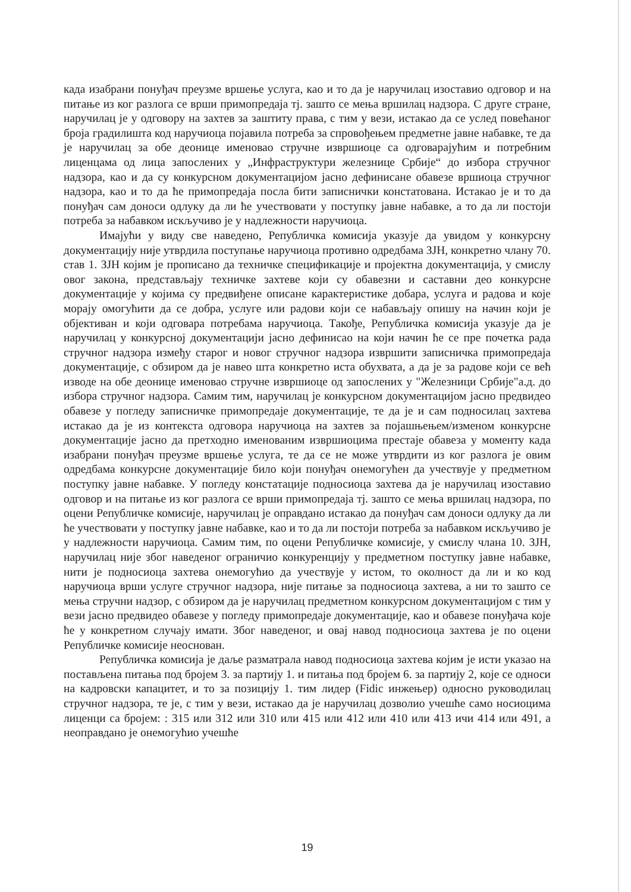када изабрани понуђач преузме вршење услуга, као и то да је наручилац изоставио одговор и на питање из ког разлога се врши примопредаја тј. зашто се мења вршилац надзора. С друге стране, наручилац је у одговору на захтев за заштиту права, с тим у вези, истакао да се услед повећаног броја градилишта код наручиоца појавила потреба за спровођењем предметне јавне набавке, те да је наручилац за обе деонице именовао стручне извршиоце са одговарајућим и потребним лиценцама од лица запослених у „Инфраструктури железнице Србије“ до избора стручног надзора, као и да су конкурсном документацијом јасно дефинисане обавезе вршиоца стручног надзора, као и то да ће примопредаја посла бити записнички констатована. Истакао је и то да понуђач сам доноси одлуку да ли ће учествовати у поступку јавне набавке, а то да ли постоји потреба за набавком искључиво је у надлежности наручиоца.
Имајући у виду све наведено, Републичка комисија указује да увидом у конкурсну документацију није утврдила поступање наручиоца противно одредбама ЗЈН, конкретно члану 70. став 1. ЗЈН којим је прописано да техничке спецификације и пројектна документација, у смислу овог закона, представљају техничке захтеве који су обавезни и саставни део конкурсне документације у којима су предвиђене описане карактеристике добара, услуга и радова и које морају омогућити да се добра, услуге или радови који се набављају опишу на начин који је објективан и који одговара потребама наручиоца. Такође, Републичка комисија указује да је наручилац у конкурсној документацији јасно дефинисао на који начин ће се пре почетка рада стручног надзора између старог и новог стручног надзора извршити записничка примопредаја документације, с обзиром да је навео шта конкретно иста обухвата, а да је за радове који се већ изводе на обе деонице именовао стручне извршиоце од запослених у "Железници Србије"а.д. до избора стручног надзора. Самим тим, наручилац је конкурсном документацијом јасно предвидео обавезе у погледу записничке примопредаје документације, те да је и сам подносилац захтева истакао да је из контекста одговора наручиоца на захтев за појашњењем/изменом конкурсне документације јасно да претходно именованим извршиоцима престаје обавеза у моменту када изабрани понуђач преузме вршење услуга, те да се не може утврдити из ког разлога је овим одредбама конкурсне документације било који понуђач онемогућен да учествује у предметном поступку јавне набавке. У погледу констатације подносиоца захтева да је наручилац изоставио одговор и на питање из ког разлога се врши примопредаја тј. зашто се мења вршилац надзора, по оцени Републичке комисије, наручилац је оправдано истакао да понуђач сам доноси одлуку да ли ће учествовати у поступку јавне набавке, као и то да ли постоји потреба за набавком искључиво је у надлежности наручиоца. Самим тим, по оцени Републичке комисије, у смислу члана 10. ЗЈН, наручилац није због наведеног ограничио конкуренцију у предметном поступку јавне набавке, нити је подносиоца захтева онемогућио да учествује у истом, то околност да ли и ко код наручиоца врши услуге стручног надзора, није питање за подносиоца захтева, а ни то зашто се мења стручни надзор, с обзиром да је наручилац предметном конкурсном документацијом с тим у вези јасно предвидео обавезе у погледу примопредаје документације, као и обавезе понуђача које ће у конкретном случају имати. Због наведеног, и овај навод подносиоца захтева је по оцени Републичке комисије неоснован.
Републичка комисија је даље разматрала навод подносиоца захтева којим је исти указао на постављена питања под бројем 3. за партију 1. и питања под бројем 6. за партију 2, које се односи на кадровски капацитет, и то за позицију 1. тим лидер (Fidic инжењер) односно руководилац стручног надзора, те је, с тим у вези, истакао да је наручилац дозволио учешће само носиоцима лиценци са бројем: : 315 или 312 или 310 или 415 или 412 или 410 или 413 ичи 414 или 491, а неоправдано је онемогућио учешће
19